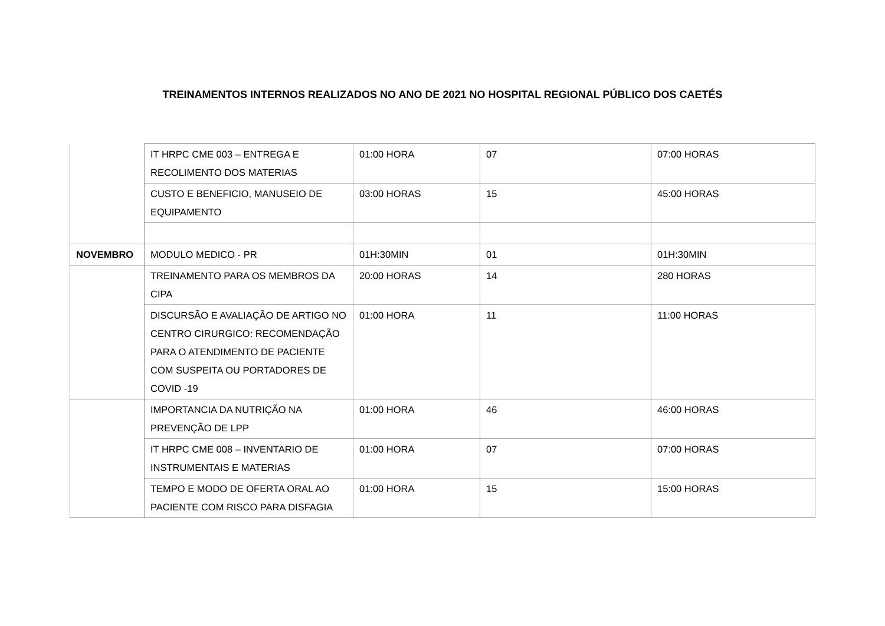TREINAMENTOS INTERNOS REALIZADOS NO ANO DE 2021 NO HOSPITAL REGIONAL PÚBLICO DOS CAETÉS
| | IT HRPC CME 003 – ENTREGA E RECOLIMENTO DOS MATERIAS | 01:00 HORA | 07 | 07:00 HORAS |
| | CUSTO E BENEFICIO, MANUSEIO DE EQUIPAMENTO | 03:00 HORAS | 15 | 45:00 HORAS |
| NOVEMBRO | MODULO MEDICO - PR | 01H:30MIN | 01 | 01H:30MIN |
| | TREINAMENTO PARA OS MEMBROS DA CIPA | 20:00 HORAS | 14 | 280 HORAS |
| | DISCURSÃO E AVALIAÇÃO DE ARTIGO NO CENTRO CIRURGICO: RECOMENDAÇÃO PARA O ATENDIMENTO DE PACIENTE COM SUSPEITA OU PORTADORES DE COVID -19 | 01:00 HORA | 11 | 11:00 HORAS |
| | IMPORTANCIA DA NUTRIÇÃO NA PREVENÇÃO DE LPP | 01:00 HORA | 46 | 46:00 HORAS |
| | IT HRPC CME 008 – INVENTARIO DE INSTRUMENTAIS E MATERIAS | 01:00 HORA | 07 | 07:00 HORAS |
| | TEMPO E MODO DE OFERTA ORAL AO PACIENTE COM RISCO PARA DISFAGIA | 01:00 HORA | 15 | 15:00 HORAS |